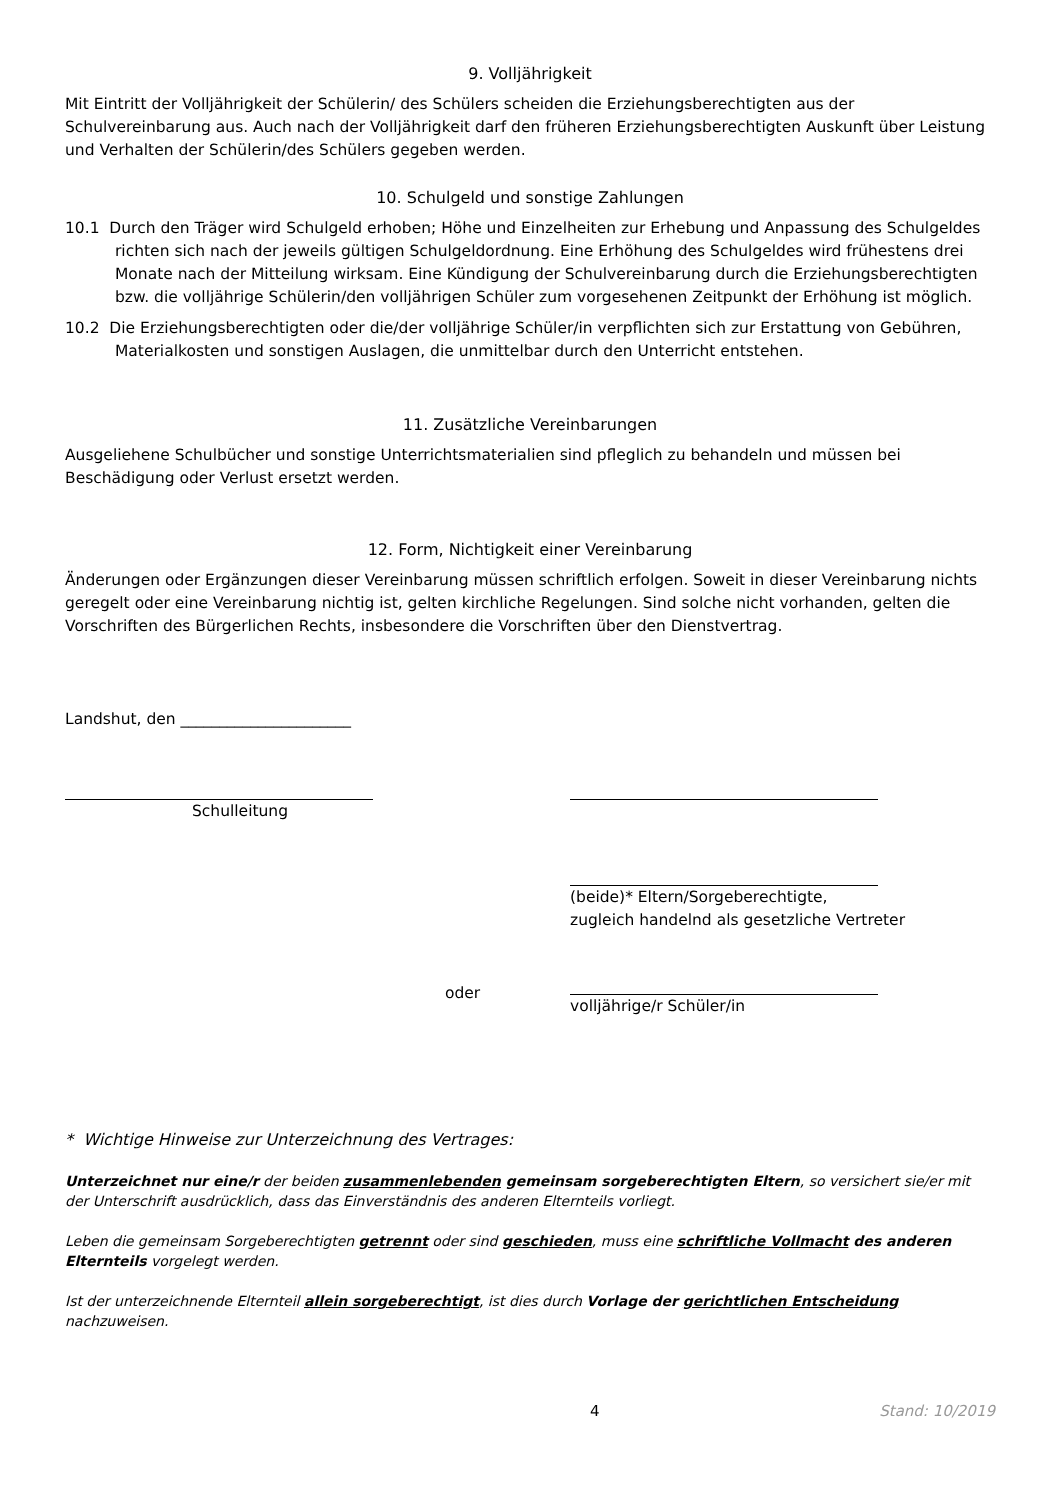9. Volljährigkeit
Mit Eintritt der Volljährigkeit der Schülerin/ des Schülers scheiden die Erziehungsberechtigten aus der Schulvereinbarung aus. Auch nach der Volljährigkeit darf den früheren Erziehungsberechtigten Auskunft über Leistung und Verhalten der Schülerin/des Schülers gegeben werden.
10. Schulgeld und sonstige Zahlungen
10.1 Durch den Träger wird Schulgeld erhoben; Höhe und Einzelheiten zur Erhebung und Anpassung des Schulgeldes richten sich nach der jeweils gültigen Schulgeldordnung. Eine Erhöhung des Schulgeldes wird frühestens drei Monate nach der Mitteilung wirksam. Eine Kündigung der Schulvereinbarung durch die Erziehungsberechtigten bzw. die volljährige Schülerin/den volljährigen Schüler zum vorgesehenen Zeitpunkt der Erhöhung ist möglich.
10.2 Die Erziehungsberechtigten oder die/der volljährige Schüler/in verpflichten sich zur Erstattung von Gebühren, Materialkosten und sonstigen Auslagen, die unmittelbar durch den Unterricht entstehen.
11. Zusätzliche Vereinbarungen
Ausgeliehene Schulbücher und sonstige Unterrichtsmaterialien sind pfleglich zu behandeln und müssen bei Beschädigung oder Verlust ersetzt werden.
12. Form, Nichtigkeit einer Vereinbarung
Änderungen oder Ergänzungen dieser Vereinbarung müssen schriftlich erfolgen. Soweit in dieser Vereinbarung nichts geregelt oder eine Vereinbarung nichtig ist, gelten kirchliche Regelungen. Sind solche nicht vorhanden, gelten die Vorschriften des Bürgerlichen Rechts, insbesondere die Vorschriften über den Dienstvertrag.
Landshut, den ______________________
Schulleitung
(beide)* Eltern/Sorgeberechtigte,
zugleich handelnd als gesetzliche Vertreter
oder
volljährige/r Schüler/in
* Wichtige Hinweise zur Unterzeichnung des Vertrages:
Unterzeichnet nur eine/r der beiden zusammenlebenden gemeinsam sorgeberechtigten Eltern, so versichert sie/er mit der Unterschrift ausdrücklich, dass das Einverständnis des anderen Elternteils vorliegt.
Leben die gemeinsam Sorgeberechtigten getrennt oder sind geschieden, muss eine schriftliche Vollmacht des anderen Elternteils vorgelegt werden.
Ist der unterzeichnende Elternteil allein sorgeberechtigt, ist dies durch Vorlage der gerichtlichen Entscheidung nachzuweisen.
4 Stand: 10/2019